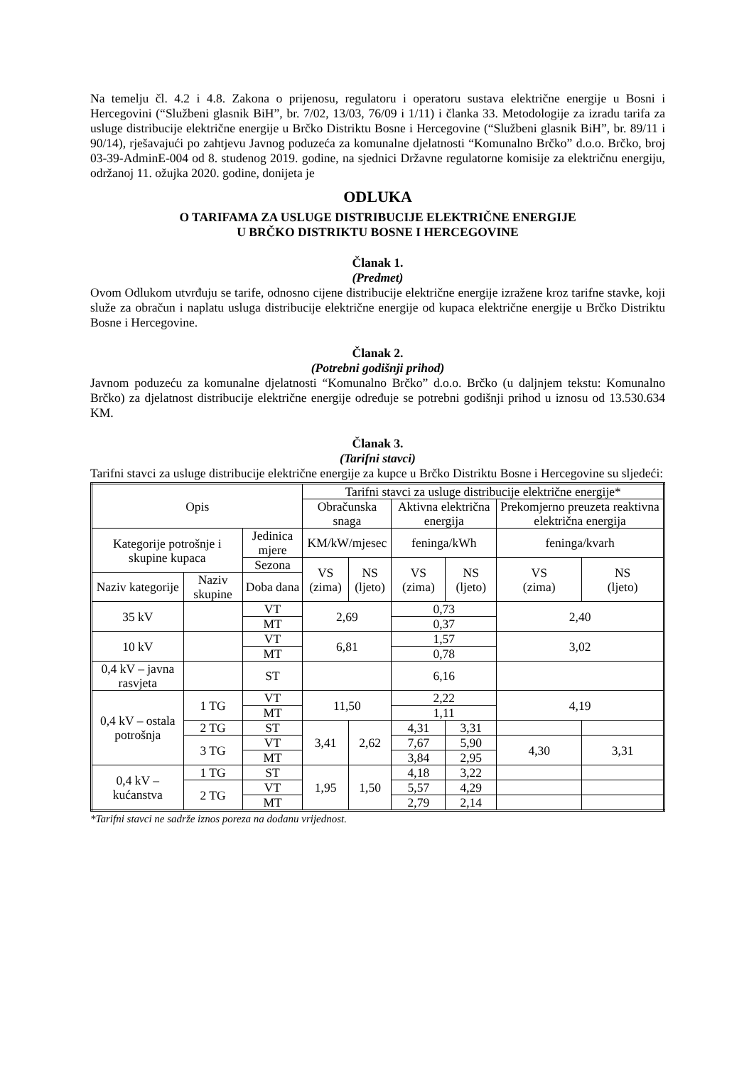Na temelju čl. 4.2 i 4.8. Zakona o prijenosu, regulatoru i operatoru sustava električne energije u Bosni i Hercegovini (“Službeni glasnik BiH”, br. 7/02, 13/03, 76/09 i 1/11) i članka 33. Metodologije za izradu tarifa za usluge distribucije električne energije u Brčko Distriktu Bosne i Hercegovine (“Službeni glasnik BiH”, br. 89/11 i 90/14), rješavajući po zahtjevu Javnog poduzeća za komunalne djelatnosti “Komunalno Brčko” d.o.o. Brčko, broj 03-39-AdminE-004 od 8. studenog 2019. godine, na sjednici Državne regulatorne komisije za električnu energiju, održanoj 11. ožujka 2020. godine, donijeta je
ODLUKA
O TARIFAMA ZA USLUGE DISTRIBUCIJE ELEKTRIČNE ENERGIJE
U BRČKO DISTRIKTU BOSNE I HERCEGOVINE
Članak 1.
(Predmet)
Ovom Odlukom utvrđuju se tarife, odnosno cijene distribucije električne energije izražene kroz tarifne stavke, koji služe za obračun i naplatu usluga distribucije električne energije od kupaca električne energije u Brčko Distriktu Bosne i Hercegovine.
Članak 2.
(Potrebni godišnji prihod)
Javnom poduzeću za komunalne djelatnosti “Komunalno Brčko” d.o.o. Brčko (u daljnjem tekstu: Komunalno Brčko) za djelatnost distribucije električne energije određuje se potrebni godišnji prihod u iznosu od 13.530.634 KM.
Članak 3.
(Tarifni stavci)
Tarifni stavci za usluge distribucije električne energije za kupce u Brčko Distriktu Bosne i Hercegovine su sljedeći:
| Opis | | | Tarifni stavci za usluge distribucije električne energije* | | | | | |
| | | | Obračunska snaga | | Aktivna električna energija | | Prekomjerno preuzeta reaktivna električna energija | |
| Kategorije potrošnje i skupine kupaca | | Jedinica mjere | KM/kW/mjesec | | feninga/kWh | | feninga/kvarh | |
| | | Sezona | VS (zima) | NS (ljeto) | VS (zima) | NS (ljeto) | VS (zima) | NS (ljeto) |
| Naziv kategorije | Naziv skupine | Doba dana | | | | | | |
| 35 kV | | VT | 2,69 | | 0,73 | | 2,40 | |
| | | MT | | | 0,37 | | | |
| 10 kV | | VT | 6,81 | | 1,57 | | 3,02 | |
| | | MT | | | 0,78 | | | |
| 0,4 kV – javna rasvjeta | | ST | | | 6,16 | | | |
| 0,4 kV – ostala potrošnja | 1 TG | VT | 11,50 | | 2,22 | | 4,19 | |
| | | MT | | | 1,11 | | | |
| | 2 TG | ST | 3,41 | 2,62 | 4,31 | 3,31 | | |
| | 3 TG | VT | | | 7,67 | 5,90 | 4,30 | 3,31 |
| | | MT | | | 3,84 | 2,95 | | |
| 0,4 kV – kućanstva | 1 TG | ST | 1,95 | 1,50 | 4,18 | 3,22 | | |
| | 2 TG | VT | | | 5,57 | 4,29 | | |
| | | MT | | | 2,79 | 2,14 | | |
*Tarifni stavci ne sadrže iznos poreza na dodanu vrijednost.